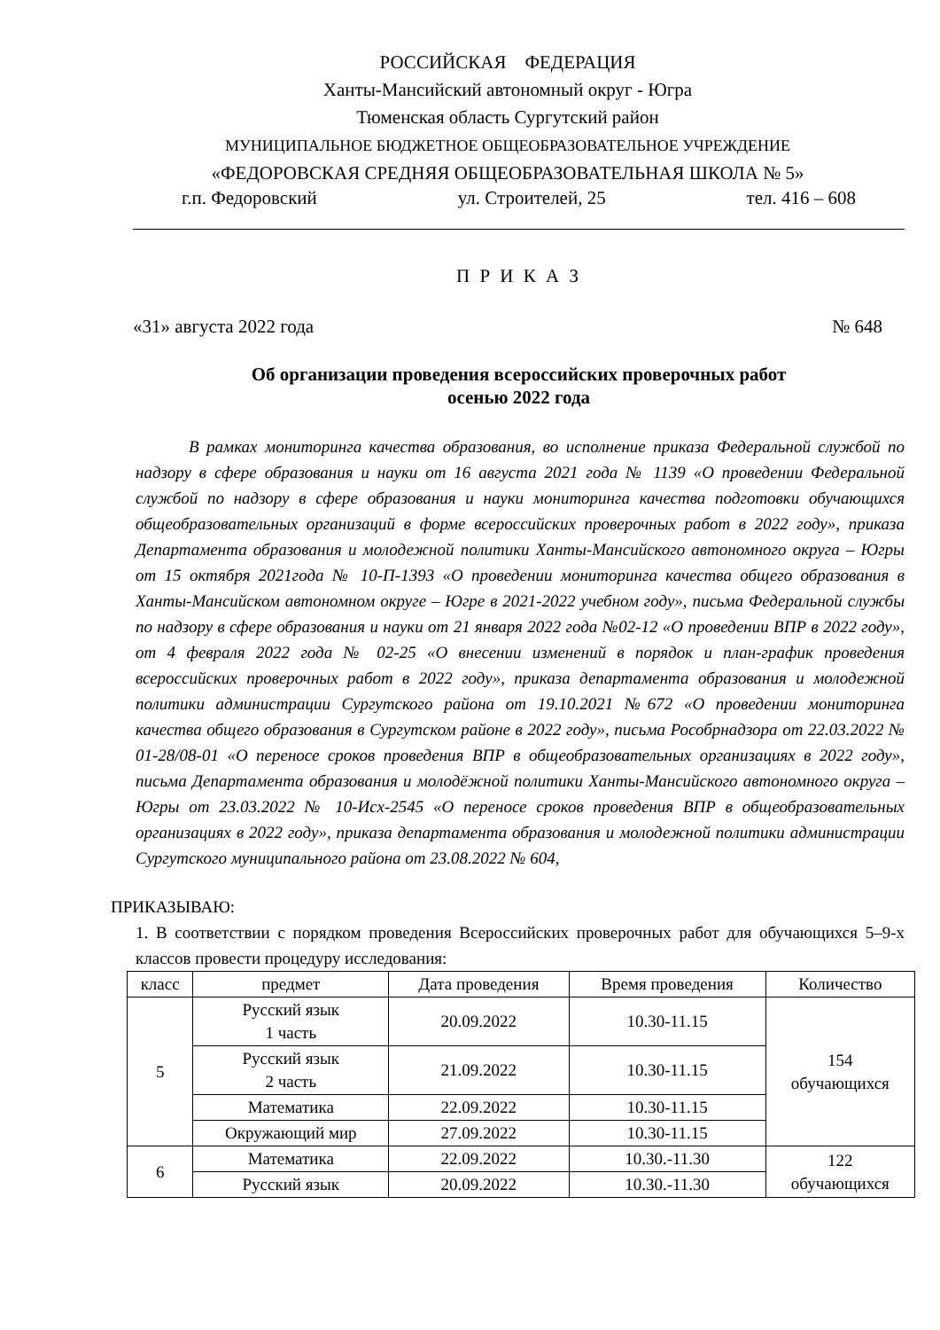РОССИЙСКАЯ ФЕДЕРАЦИЯ
Ханты-Мансийский автономный округ - Югра
Тюменская область Сургутский район
МУНИЦИПАЛЬНОЕ БЮДЖЕТНОЕ ОБЩЕОБРАЗОВАТЕЛЬНОЕ УЧРЕЖДЕНИЕ
«ФЕДОРОВСКАЯ СРЕДНЯЯ ОБЩЕОБРАЗОВАТЕЛЬНАЯ ШКОЛА № 5»
г.п. Федоровский ул. Строителей, 25 тел. 416 – 608
П Р И К А З
«31» августа 2022 года № 648
Об организации проведения всероссийских проверочных работ
осенью 2022 года
В рамках мониторинга качества образования, во исполнение приказа Федеральной службой по надзору в сфере образования и науки от 16 августа 2021 года № 1139 «О проведении Федеральной службой по надзору в сфере образования и науки мониторинга качества подготовки обучающихся общеобразовательных организаций в форме всероссийских проверочных работ в 2022 году», приказа Департамента образования и молодежной политики Ханты-Мансийского автономного округа – Югры от 15 октября 2021года № 10-П-1393 «О проведении мониторинга качества общего образования в Ханты-Мансийском автономном округе – Югре в 2021-2022 учебном году», письма Федеральной службы по надзору в сфере образования и науки от 21 января 2022 года №02-12 «О проведении ВПР в 2022 году», от 4 февраля 2022 года № 02-25 «О внесении изменений в порядок и план-график проведения всероссийских проверочных работ в 2022 году», приказа департамента образования и молодежной политики администрации Сургутского района от 19.10.2021 №672 «О проведении мониторинга качества общего образования в Сургутском районе в 2022 году», письма Рособрнадзора от 22.03.2022 № 01-28/08-01 «О переносе сроков проведения ВПР в общеобразовательных организациях в 2022 году», письма Департамента образования и молодёжной политики Ханты-Мансийского автономного округа – Югры от 23.03.2022 № 10-Исх-2545 «О переносе сроков проведения ВПР в общеобразовательных организациях в 2022 году», приказа департамента образования и молодежной политики администрации Сургутского муниципального района от 23.08.2022 № 604,
ПРИКАЗЫВАЮ:
1. В соответствии с порядком проведения Всероссийских проверочных работ для обучающихся 5–9-х классов провести процедуру исследования:
| класс | предмет | Дата проведения | Время проведения | Количество |
| --- | --- | --- | --- | --- |
| 5 | Русский язык 1 часть | 20.09.2022 | 10.30-11.15 | 154 обучающихся |
| | Русский язык 2 часть | 21.09.2022 | 10.30-11.15 | |
| | Математика | 22.09.2022 | 10.30-11.15 | |
| | Окружающий мир | 27.09.2022 | 10.30-11.15 | |
| 6 | Математика | 22.09.2022 | 10.30.-11.30 | 122 обучающихся |
| | Русский язык | 20.09.2022 | 10.30.-11.30 | |